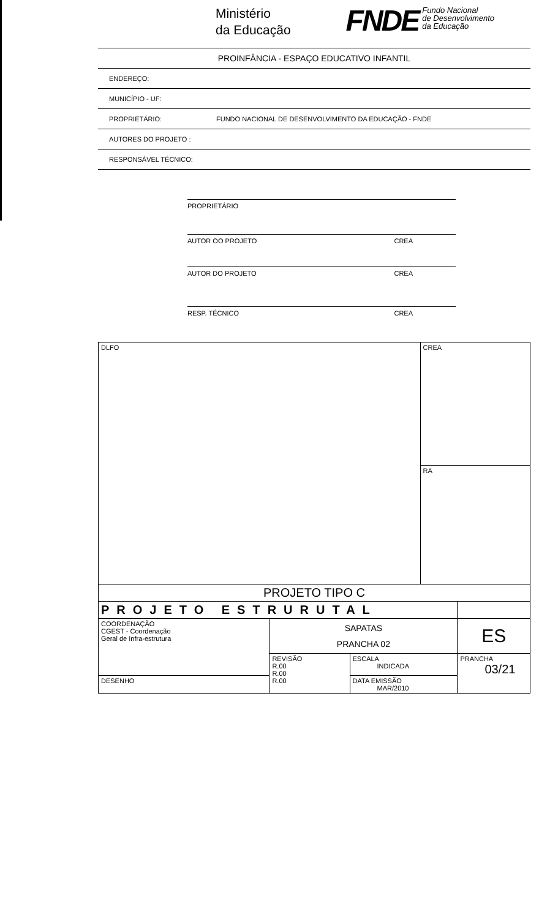Ministério
da Educação
FNDE
Fundo Nacional
de Desenvolvimento
da Educação
PROINFÂNCIA - ESPAÇO EDUCATIVO INFANTIL
ENDEREÇO:
MUNICÍPIO - UF:
PROPRIETÁRIO: FUNDO NACIONAL DE DESENVOLVIMENTO DA EDUCAÇÃO - FNDE
AUTORES DO PROJETO :
RESPONSÁVEL TÉCNICO:
PROPRIETÁRIO
AUTOR OO PROJETO CREA
AUTOR DO PROJETO CREA
RESP. TÉCNICO CREA
| DLFO | | | CREA | |
| | | | RA | |
| PROJETO TIPO C | | | | |
| PROJETO ESTRURUTAL | | | | |
| COORDENAÇÃO CGEST - Coordenação Geral de Infra-estrutura | SAPATAS PRANCHA 02 | | | ES |
| | REVISÃO R.00 R.00 R.00 | ESCALA INDICADA | | PRANCHA 03/21 |
| DESENHO | | DATA EMISSÃO MAR/2010 | | |